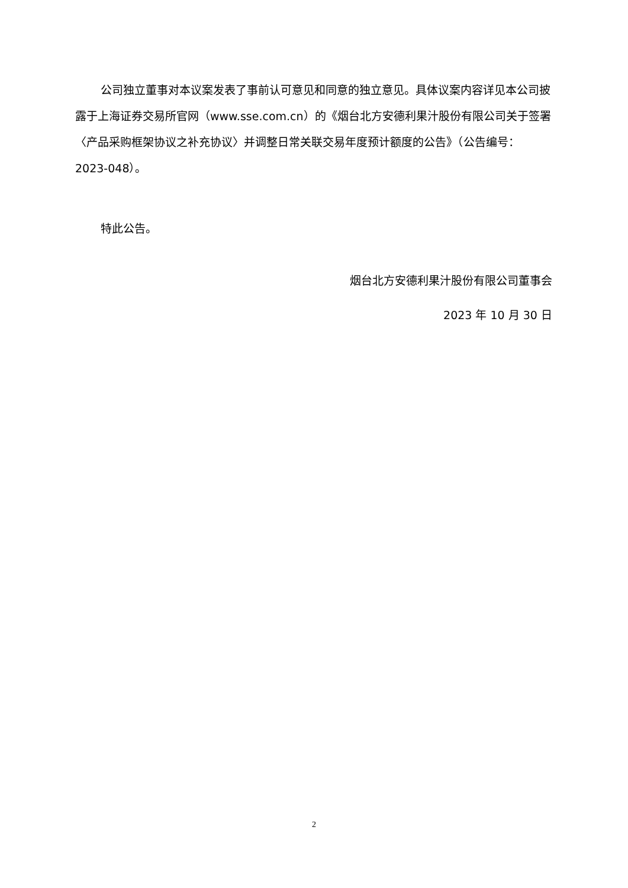公司独立董事对本议案发表了事前认可意见和同意的独立意见。具体议案内容详见本公司披露于上海证券交易所官网（www.sse.com.cn）的《烟台北方安德利果汁股份有限公司关于签署〈产品采购框架协议之补充协议〉并调整日常关联交易年度预计额度的公告》（公告编号：2023-048）。
特此公告。
烟台北方安德利果汁股份有限公司董事会
2023 年 10 月 30 日
2